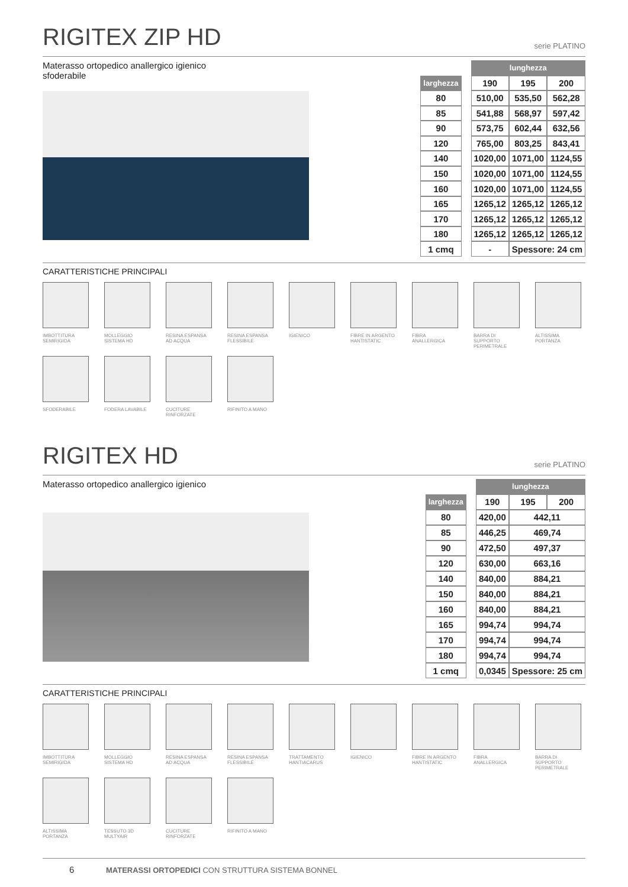RIGITEX ZIP HD
serie PLATINO
Materasso ortopedico anallergico igienico sfoderabile
| | | lunghezza | | |
| larghezza | | 190 | 195 | 200 |
| 80 | | 510,00 | 535,50 | 562,28 |
| 85 | | 541,88 | 568,97 | 597,42 |
| 90 | | 573,75 | 602,44 | 632,56 |
| 120 | | 765,00 | 803,25 | 843,41 |
| 140 | | 1020,00 | 1071,00 | 1124,55 |
| 150 | | 1020,00 | 1071,00 | 1124,55 |
| 160 | | 1020,00 | 1071,00 | 1124,55 |
| 165 | | 1265,12 | 1265,12 | 1265,12 |
| 170 | | 1265,12 | 1265,12 | 1265,12 |
| 180 | | 1265,12 | 1265,12 | 1265,12 |
| 1 cmq | | - | Spessore: 24 cm | |
CARATTERISTICHE PRINCIPALI
IMBOTTITURA SEMIRIGIDA
MOLLEGGIO SISTEMA HD
RESINA ESPANSA AD ACQUA
RESINA ESPANSA FLESSIBILE
IGIENICO
FIBRE IN ARGENTO HANTISTATIC
FIBRA ANALLERGICA
BARRA DI SUPPORTO PERIMETRALE
ALTISSIMA PORTANZA
SFODERABILE
FODERA LAVABILE
CUCITURE RINFORZATE
RIFINITO A MANO
RIGITEX HD
serie PLATINO
Materasso ortopedico anallergico igienico
| | | lunghezza | | |
| larghezza | | 190 | 195 | 200 |
| 80 | | 420,00 | 442,11 | |
| 85 | | 446,25 | 469,74 | |
| 90 | | 472,50 | 497,37 | |
| 120 | | 630,00 | 663,16 | |
| 140 | | 840,00 | 884,21 | |
| 150 | | 840,00 | 884,21 | |
| 160 | | 840,00 | 884,21 | |
| 165 | | 994,74 | 994,74 | |
| 170 | | 994,74 | 994,74 | |
| 180 | | 994,74 | 994,74 | |
| 1 cmq | | 0,0345 | Spessore: 25 cm | |
CARATTERISTICHE PRINCIPALI
IMBOTTITURA SEMIRIGIDA
MOLLEGGIO SISTEMA HD
RESINA ESPANSA AD ACQUA
RESINA ESPANSA FLESSIBILE
TRATTAMENTO HANTIACARUS
IGIENICO
FIBRE IN ARGENTO HANTISTATIC
FIBRA ANALLERGICA
BARRA DI SUPPORTO PERIMETRALE
ALTISSIMA PORTANZA
TESSUTO 3D MULTYAIR
CUCITURE RINFORZATE
RIFINITO A MANO
6 MATERASSI ORTOPEDICI CON STRUTTURA SISTEMA BONNEL